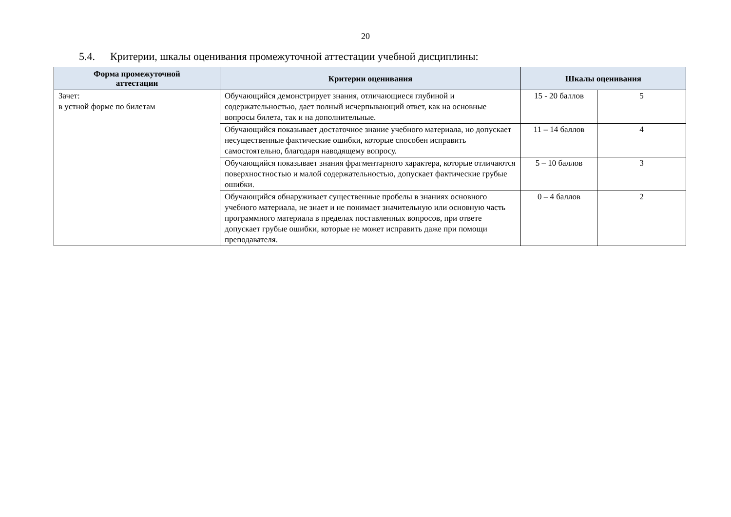20
5.4. Критерии, шкалы оценивания промежуточной аттестации учебной дисциплины:
| Форма промежуточной аттестации | Критерии оценивания | Шкалы оценивания | |
| --- | --- | --- | --- |
| Зачет: в устной форме по билетам | Обучающийся демонстрирует знания, отличающиеся глубиной и содержательностью, дает полный исчерпывающий ответ, как на основные вопросы билета, так и на дополнительные. | 15 - 20 баллов | 5 |
| | Обучающийся показывает достаточное знание учебного материала, но допускает несущественные фактические ошибки, которые способен исправить самостоятельно, благодаря наводящему вопросу. | 11 – 14 баллов | 4 |
| | Обучающийся показывает знания фрагментарного характера, которые отличаются поверхностностью и малой содержательностью, допускает фактические грубые ошибки. | 5 – 10 баллов | 3 |
| | Обучающийся обнаруживает существенные пробелы в знаниях основного учебного материала, не знает и не понимает значительную или основную часть программного материала в пределах поставленных вопросов, при ответе допускает грубые ошибки, которые не может исправить даже при помощи преподавателя. | 0 – 4 баллов | 2 |